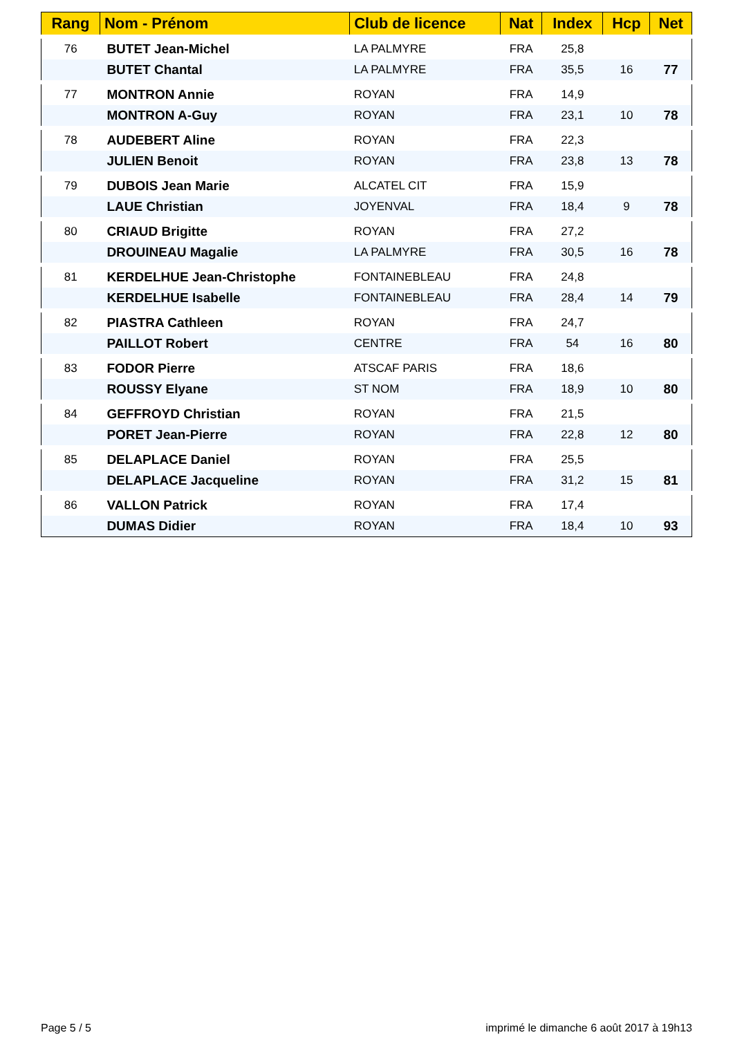| Rang | Nom - Prénom | Club de licence | Nat | Index | Hcp | Net |
| --- | --- | --- | --- | --- | --- | --- |
| 76 | BUTET Jean-Michel | LA PALMYRE | FRA | 25,8 | | |
| | BUTET Chantal | LA PALMYRE | FRA | 35,5 | 16 | 77 |
| 77 | MONTRON Annie | ROYAN | FRA | 14,9 | | |
| | MONTRON A-Guy | ROYAN | FRA | 23,1 | 10 | 78 |
| 78 | AUDEBERT Aline | ROYAN | FRA | 22,3 | | |
| | JULIEN Benoit | ROYAN | FRA | 23,8 | 13 | 78 |
| 79 | DUBOIS Jean Marie | ALCATEL CIT | FRA | 15,9 | | |
| | LAUE Christian | JOYENVAL | FRA | 18,4 | 9 | 78 |
| 80 | CRIAUD Brigitte | ROYAN | FRA | 27,2 | | |
| | DROUINEAU Magalie | LA PALMYRE | FRA | 30,5 | 16 | 78 |
| 81 | KERDELHUE Jean-Christophe | FONTAINEBLEAU | FRA | 24,8 | | |
| | KERDELHUE Isabelle | FONTAINEBLEAU | FRA | 28,4 | 14 | 79 |
| 82 | PIASTRA Cathleen | ROYAN | FRA | 24,7 | | |
| | PAILLOT Robert | CENTRE | FRA | 54 | 16 | 80 |
| 83 | FODOR Pierre | ATSCAF PARIS | FRA | 18,6 | | |
| | ROUSSY Elyane | ST NOM | FRA | 18,9 | 10 | 80 |
| 84 | GEFFROYD Christian | ROYAN | FRA | 21,5 | | |
| | PORET Jean-Pierre | ROYAN | FRA | 22,8 | 12 | 80 |
| 85 | DELAPLACE Daniel | ROYAN | FRA | 25,5 | | |
| | DELAPLACE Jacqueline | ROYAN | FRA | 31,2 | 15 | 81 |
| 86 | VALLON Patrick | ROYAN | FRA | 17,4 | | |
| | DUMAS Didier | ROYAN | FRA | 18,4 | 10 | 93 |
Page 5 / 5
imprimé le dimanche 6 août 2017 à 19h13